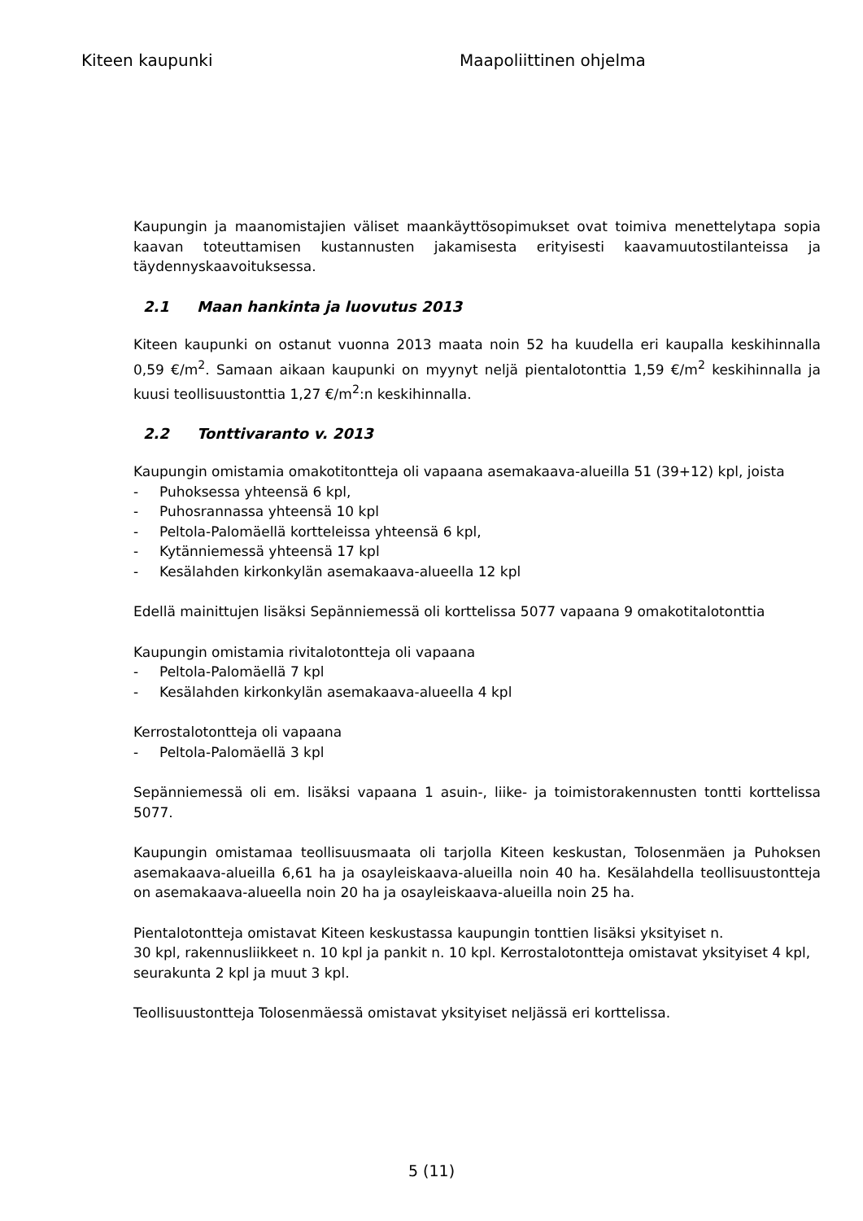Kiteen kaupunki Maapoliittinen ohjelma
Kaupungin ja maanomistajien väliset maankäyttösopimukset ovat toimiva menettelytapa sopia kaavan toteuttamisen kustannusten jakamisesta erityisesti kaavamuutostilanteissa ja täydennyskaavoituksessa.
2.1 Maan hankinta ja luovutus 2013
Kiteen kaupunki on ostanut vuonna 2013 maata noin 52 ha kuudella eri kaupalla keskihinnalla 0,59 €/m<sup>2</sup>. Samaan aikaan kaupunki on myynyt neljä pientalotonttia 1,59 €/m<sup>2</sup> keskihinnalla ja kuusi teollisuustonttia 1,27 €/m<sup>2</sup>:n keskihinnalla.
2.2 Tonttivaranto v. 2013
Kaupungin omistamia omakotitontteja oli vapaana asemakaava-alueilla 51 (39+12) kpl, joista
- Puhoksessa yhteensä 6 kpl,
- Puhosrannassa yhteensä 10 kpl
- Peltola-Palomäellä kortteleissa yhteensä 6 kpl,
- Kytänniemessä yhteensä 17 kpl
- Kesälahden kirkonkylän asemakaava-alueella 12 kpl
Edellä mainittujen lisäksi Sepänniemessä oli korttelissa 5077 vapaana 9 omakotitalotonttia
Kaupungin omistamia rivitalotontteja oli vapaana
- Peltola-Palomäellä 7 kpl
- Kesälahden kirkonkylän asemakaava-alueella 4 kpl
Kerrostalotontteja oli vapaana
- Peltola-Palomäellä 3 kpl
Sepänniemessä oli em. lisäksi vapaana 1 asuin-, liike- ja toimistorakennusten tontti korttelissa 5077.
Kaupungin omistamaa teollisuusmaata oli tarjolla Kiteen keskustan, Tolosenmäen ja Puhoksen asemakaava-alueilla 6,61 ha ja osayleiskaava-alueilla noin 40 ha. Kesälahdella teollisuustontteja on asemakaava-alueella noin 20 ha ja osayleiskaava-alueilla noin 25 ha.
Pientalotontteja omistavat Kiteen keskustassa kaupungin tonttien lisäksi yksityiset n.
30 kpl, rakennusliikkeet n. 10 kpl ja pankit n. 10 kpl. Kerrostalotontteja omistavat yksityiset 4 kpl, seurakunta 2 kpl ja muut 3 kpl.
Teollisuustontteja Tolosenmäessä omistavat yksityiset neljässä eri korttelissa.
5 (11)